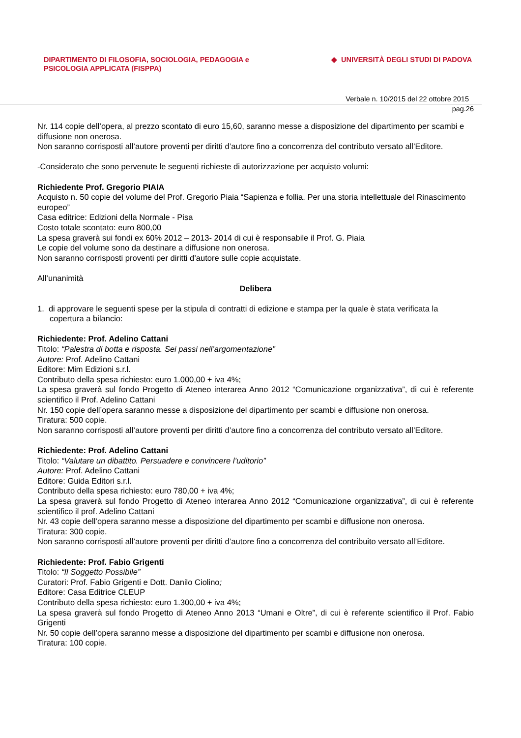DIPARTIMENTO DI FILOSOFIA, SOCIOLOGIA, PEDAGOGIA e
PSICOLOGIA APPLICATA (FISPPA)
◆ UNIVERSITÀ DEGLI STUDI DI PADOVA
Verbale n. 10/2015 del 22 ottobre 2015
pag.26
Nr. 114 copie dell’opera, al prezzo scontato di euro 15,60, saranno messe a disposizione del dipartimento per scambi e diffusione non onerosa.
Non saranno corrisposti all’autore proventi per diritti d’autore fino a concorrenza del contributo versato all’Editore.
-Considerato che sono pervenute le seguenti richieste di autorizzazione per acquisto volumi:
Richiedente Prof. Gregorio PIAIA
Acquisto n. 50 copie del volume del Prof. Gregorio Piaia “Sapienza e follia. Per una storia intellettuale del Rinascimento europeo”
Casa editrice: Edizioni della Normale - Pisa
Costo totale scontato: euro 800,00
La spesa graverà sui fondi ex 60% 2012 – 2013- 2014 di cui è responsabile il Prof. G. Piaia
Le copie del volume sono da destinare a diffusione non onerosa.
Non saranno corrisposti proventi per diritti d’autore sulle copie acquistate.
All’unanimità
Delibera
1. di approvare le seguenti spese per la stipula di contratti di edizione e stampa per la quale è stata verificata la copertura a bilancio:
Richiedente: Prof. Adelino Cattani
Titolo: “Palestra di botta e risposta. Sei passi nell’argomentazione”
Autore: Prof. Adelino Cattani
Editore: Mim Edizioni s.r.l.
Contributo della spesa richiesto: euro 1.000,00 + iva 4%;
La spesa graverà sul fondo Progetto di Ateneo interarea Anno 2012 “Comunicazione organizzativa”, di cui è referente scientifico il Prof. Adelino Cattani
Nr. 150 copie dell’opera saranno messe a disposizione del dipartimento per scambi e diffusione non onerosa.
Tiratura: 500 copie.
Non saranno corrisposti all’autore proventi per diritti d’autore fino a concorrenza del contributo versato all’Editore.
Richiedente: Prof. Adelino Cattani
Titolo: “Valutare un dibattito. Persuadere e convincere l’uditorio”
Autore: Prof. Adelino Cattani
Editore: Guida Editori s.r.l.
Contributo della spesa richiesto: euro 780,00 + iva 4%;
La spesa graverà sul fondo Progetto di Ateneo interarea Anno 2012 “Comunicazione organizzativa”, di cui è referente scientifico il prof. Adelino Cattani
Nr. 43 copie dell’opera saranno messe a disposizione del dipartimento per scambi e diffusione non onerosa.
Tiratura: 300 copie.
Non saranno corrisposti all’autore proventi per diritti d’autore fino a concorrenza del contribuito versato all’Editore.
Richiedente: Prof. Fabio Grigenti
Titolo: “Il Soggetto Possibile”
Curatori: Prof. Fabio Grigenti e Dott. Danilo Ciolino;
Editore: Casa Editrice CLEUP
Contributo della spesa richiesto: euro 1.300,00 + iva 4%;
La spesa graverà sul fondo Progetto di Ateneo Anno 2013 “Umani e Oltre”, di cui è referente scientifico il Prof. Fabio Grigenti
Nr. 50 copie dell’opera saranno messe a disposizione del dipartimento per scambi e diffusione non onerosa.
Tiratura: 100 copie.